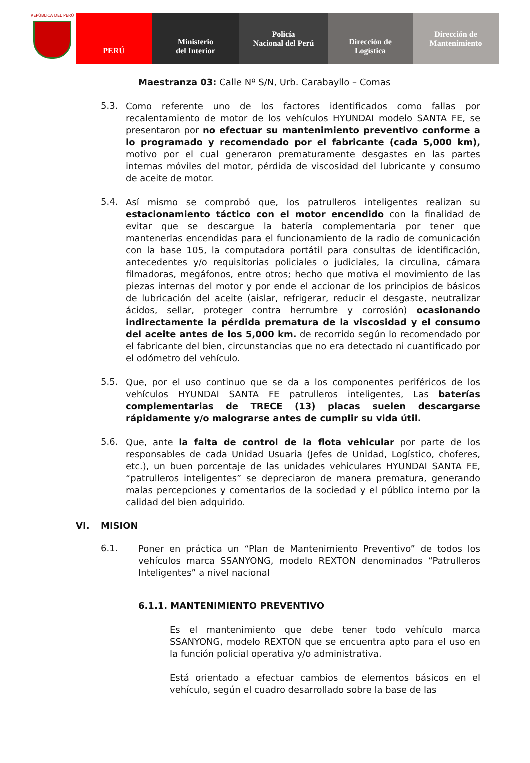REPÚBLICA DEL PERÚ
PERÚ Ministerio
del Interior
Policía
Nacional del Perú
Dirección de
Logística
Dirección de
Mantenimiento
Maestranza 03: Calle Nº S/N, Urb. Carabayllo – Comas
5.3.
Como referente uno de los factores identificados como fallas por recalentamiento de motor de los vehículos HYUNDAI modelo SANTA FE, se presentaron por no efectuar su mantenimiento preventivo conforme a lo programado y recomendado por el fabricante (cada 5,000 km), motivo por el cual generaron prematuramente desgastes en las partes internas móviles del motor, pérdida de viscosidad del lubricante y consumo de aceite de motor.
5.4.
Así mismo se comprobó que, los patrulleros inteligentes realizan su estacionamiento táctico con el motor encendido con la finalidad de evitar que se descargue la batería complementaria por tener que mantenerlas encendidas para el funcionamiento de la radio de comunicación con la base 105, la computadora portátil para consultas de identificación, antecedentes y/o requisitorias policiales o judiciales, la circulina, cámara filmadoras, megáfonos, entre otros; hecho que motiva el movimiento de las piezas internas del motor y por ende el accionar de los principios de básicos de lubricación del aceite (aislar, refrigerar, reducir el desgaste, neutralizar ácidos, sellar, proteger contra herrumbre y corrosión) ocasionando indirectamente la pérdida prematura de la viscosidad y el consumo del aceite antes de los 5,000 km. de recorrido según lo recomendado por el fabricante del bien, circunstancias que no era detectado ni cuantificado por el odómetro del vehículo.
5.5.
Que, por el uso continuo que se da a los componentes periféricos de los vehículos HYUNDAI SANTA FE patrulleros inteligentes, Las baterías complementarias de TRECE (13) placas suelen descargarse rápidamente y/o malograrse antes de cumplir su vida útil.
5.6.
Que, ante la falta de control de la flota vehicular por parte de los responsables de cada Unidad Usuaria (Jefes de Unidad, Logístico, choferes, etc.), un buen porcentaje de las unidades vehiculares HYUNDAI SANTA FE, “patrulleros inteligentes” se depreciaron de manera prematura, generando malas percepciones y comentarios de la sociedad y el público interno por la calidad del bien adquirido.
VI. MISION
6.1.
Poner en práctica un “Plan de Mantenimiento Preventivo” de todos los vehículos marca SSANYONG, modelo REXTON denominados “Patrulleros Inteligentes” a nivel nacional
6.1.1. MANTENIMIENTO PREVENTIVO
Es el mantenimiento que debe tener todo vehículo marca SSANYONG, modelo REXTON que se encuentra apto para el uso en la función policial operativa y/o administrativa.
Está orientado a efectuar cambios de elementos básicos en el vehículo, según el cuadro desarrollado sobre la base de las